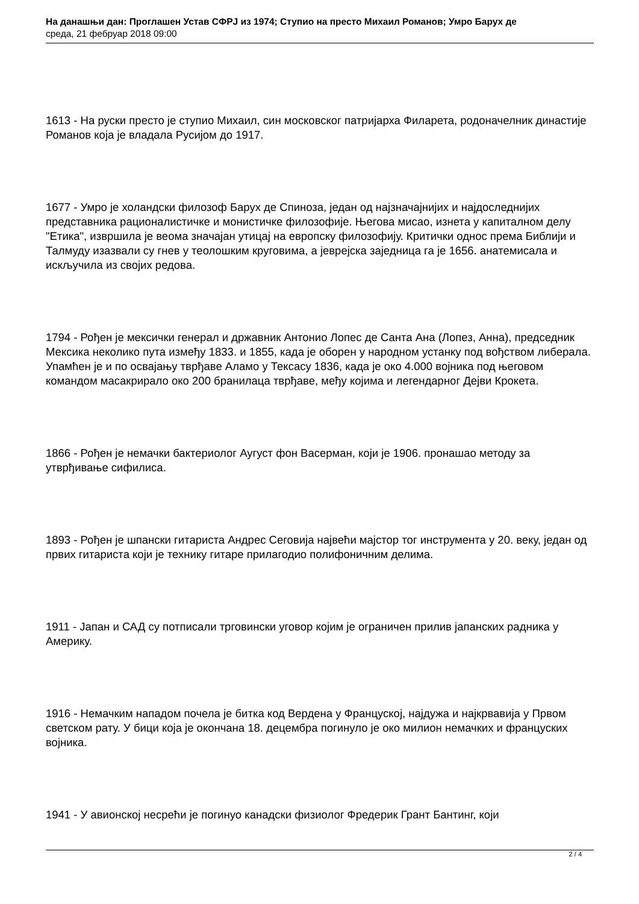На данашњи дан: Проглашен Устав СФРЈ из 1974; Ступио на престо Михаил Романов; Умро Барух де
среда, 21 фебруар 2018 09:00
1613 - На руски престо је ступио Михаил, син московског патријарха Филарета, родоначелник династије Романов која је владала Русијом до 1917.
1677 - Умро је холандски филозоф Барух де Спиноза, један од најзначајнијих и најдоследнијих представника рационалистичке и монистичке филозофије. Његова мисао, изнета у капиталном делу "Етика", извршила је веома значајан утицај на европску филозофију. Критички однос према Библији и Талмуду изазвали су гнев у теолошким круговима, а јеврејска заједница га је 1656. анатемисала и искључила из својих редова.
1794 - Рођен је мексички генерал и државник Антонио Лопес де Санта Ана (Лопез, Анна), председник Мексика неколико пута између 1833. и 1855, када је оборен у народном устанку под вођством либерала. Упамћен је и по освајању тврђаве Аламо у Тексасу 1836, када је око 4.000 војника под његовом командом масакрирало око 200 бранилаца тврђаве, међу којима и легендарног Дејви Крокета.
1866 - Рођен је немачки бактериолог Аугуст фон Васерман, који је 1906. пронашао методу за утврђивање сифилиса.
1893 - Рођен је шпански гитариста Андрес Сеговија највећи мајстор тог инструмента у 20. веку, један од првих гитариста који је технику гитаре прилагодио полифоничним делима.
1911 - Јапан и САД су потписали трговински уговор којим је ограничен прилив јапанских радника у Америку.
1916 - Немачким нападом почела је битка код Вердена у Француској, најдужа и најкрвавија у Првом светском рату. У бици која је окончана 18. децембра погинуло је око милион немачких и француских војника.
1941 - У авионској несрећи је погинуо канадски физиолог Фредерик Грант Бантинг, који
2 / 4